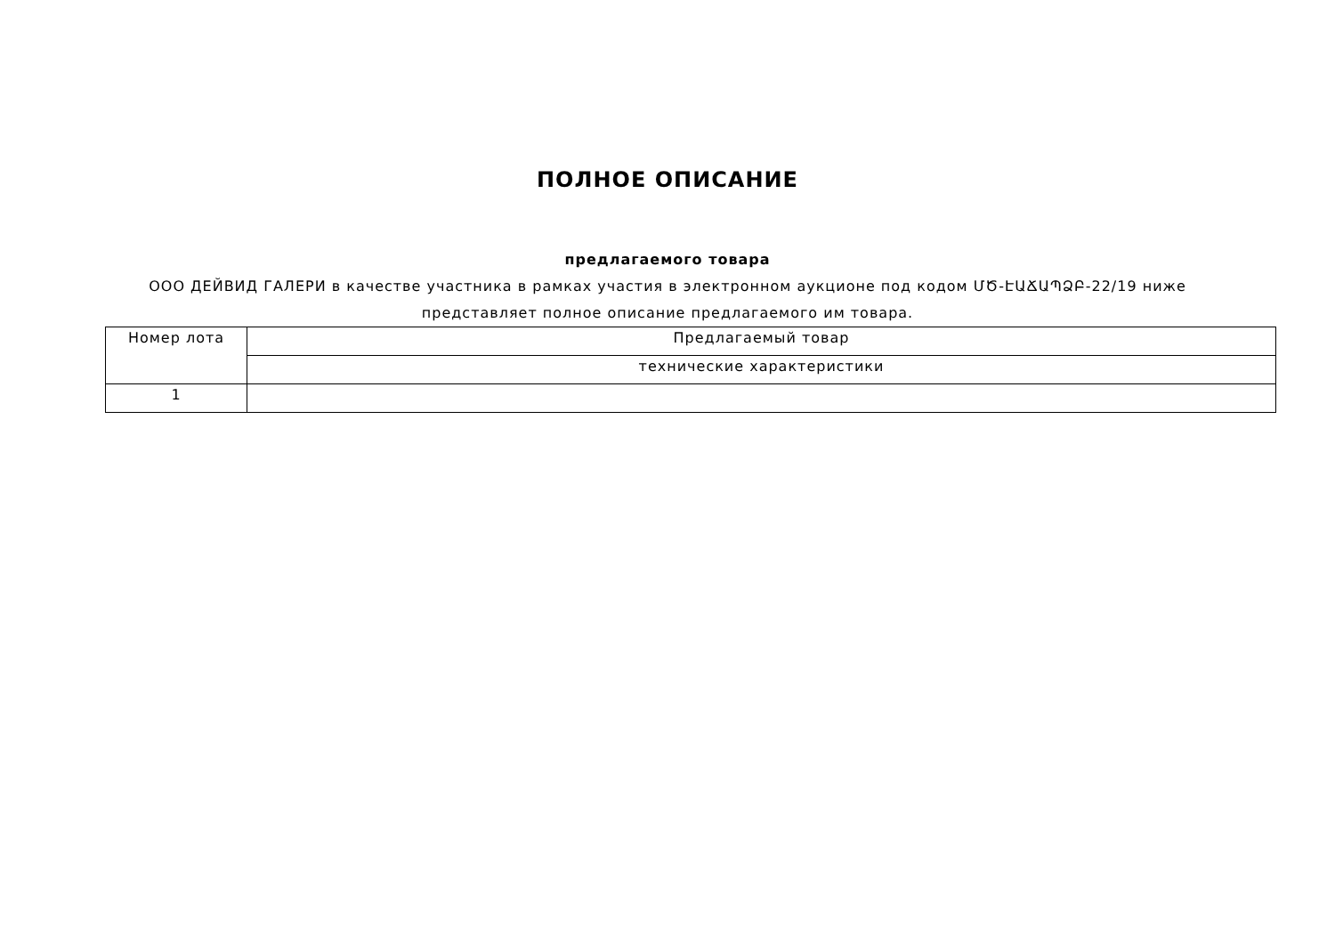ПОЛНОЕ ОПИСАНИЕ
предлагаемого товара
ООО ДЕЙВИД ГАЛЕРИ в качестве участника в рамках участия в электронном аукционе под кодом ՄԾ-ԷԱՃԱՊՁԲ-22/19 ниже представляет полное описание предлагаемого им товара.
| Номер лота | Предлагаемый товар |
| | технические характеристики |
| 1 | |